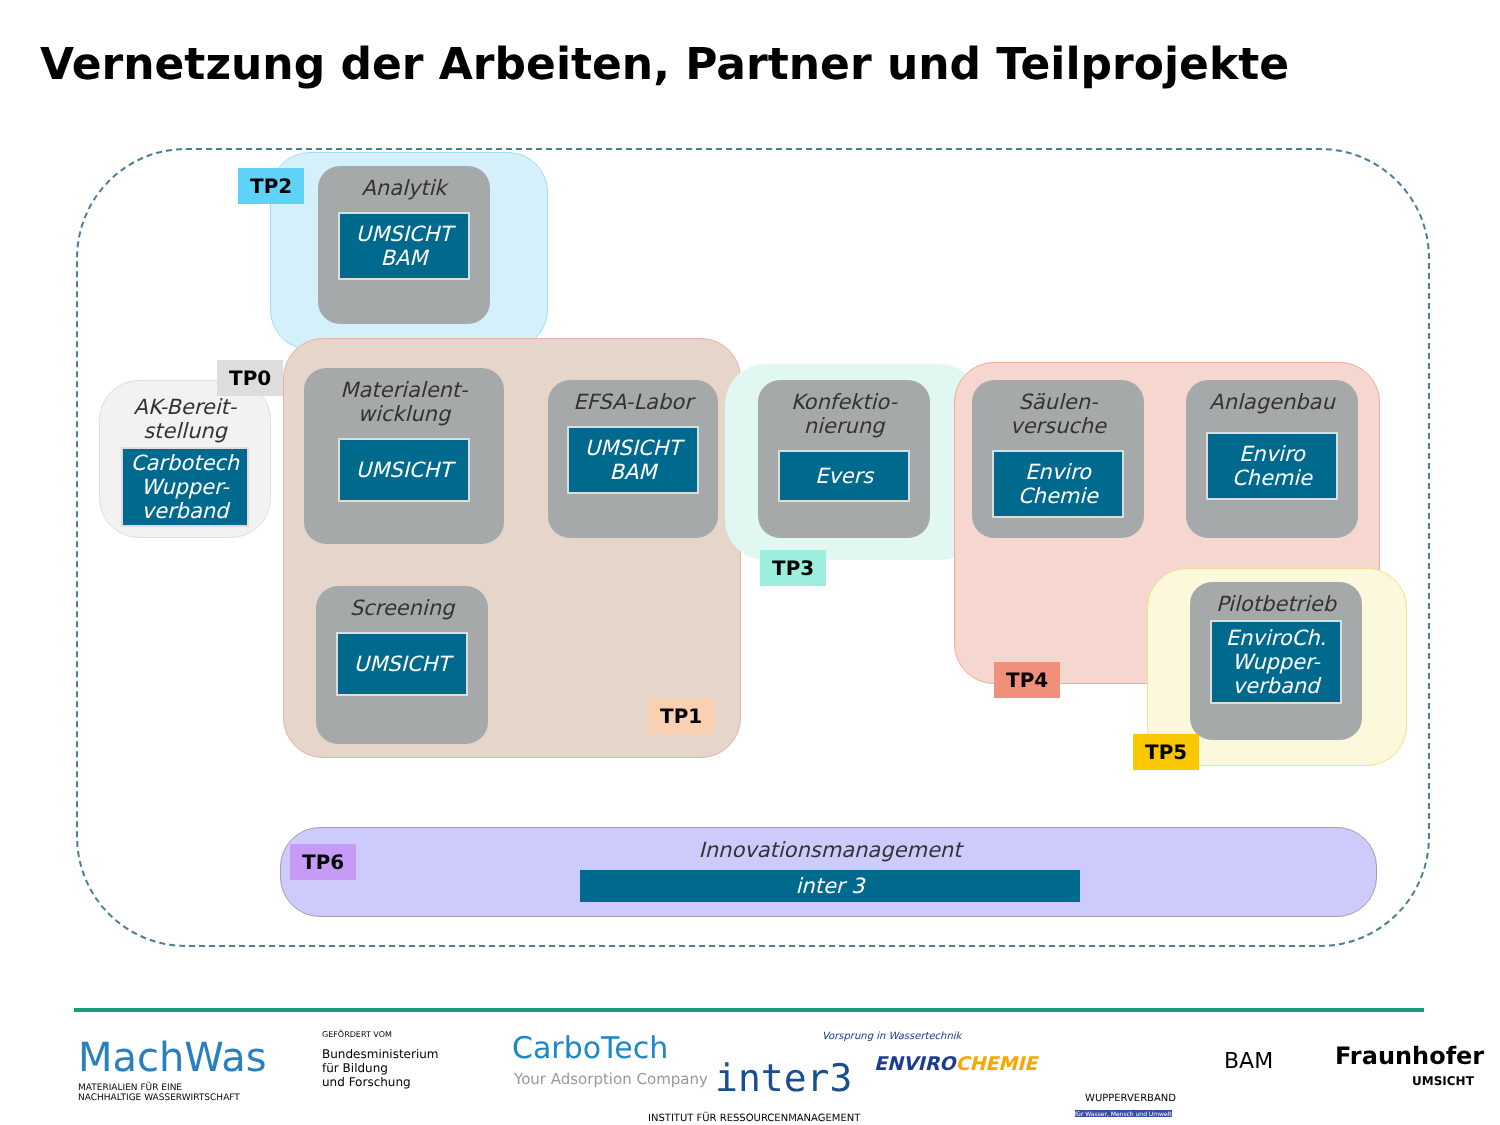Vernetzung der Arbeiten, Partner und Teilprojekte
TP2
Analytik
UMSICHT
BAM
TP0
AK-Bereit-
stellung
Carbotech Wupper-
verband
Materialent-
wicklung
UMSICHT
EFSA-Labor
UMSICHT
BAM
Screening
UMSICHT
TP1
Konfektio-
nierung
Evers
TP3
Säulen-
versuche
Enviro
Chemie
Anlagenbau
Enviro
Chemie
Pilotbetrieb
EnviroCh.
Wupper-
verband
TP4
TP5
TP6
Innovationsmanagement
inter 3
MachWas
MATERIALIEN FÜR EINE
NACHHALTIGE WASSERWIRTSCHAFT
GEFÖRDERT VOM
Bundesministerium
für Bildung
und Forschung
CarboTech
Your Adsorption Company inter3
INSTITUT FÜR RESSOURCENMANAGEMENT
Vorsprung in Wassertechnik
ENVIROCHEMIE
WUPPERVERBAND
für Wasser, Mensch und Umwelt
BAM Fraunhofer
UMSICHT